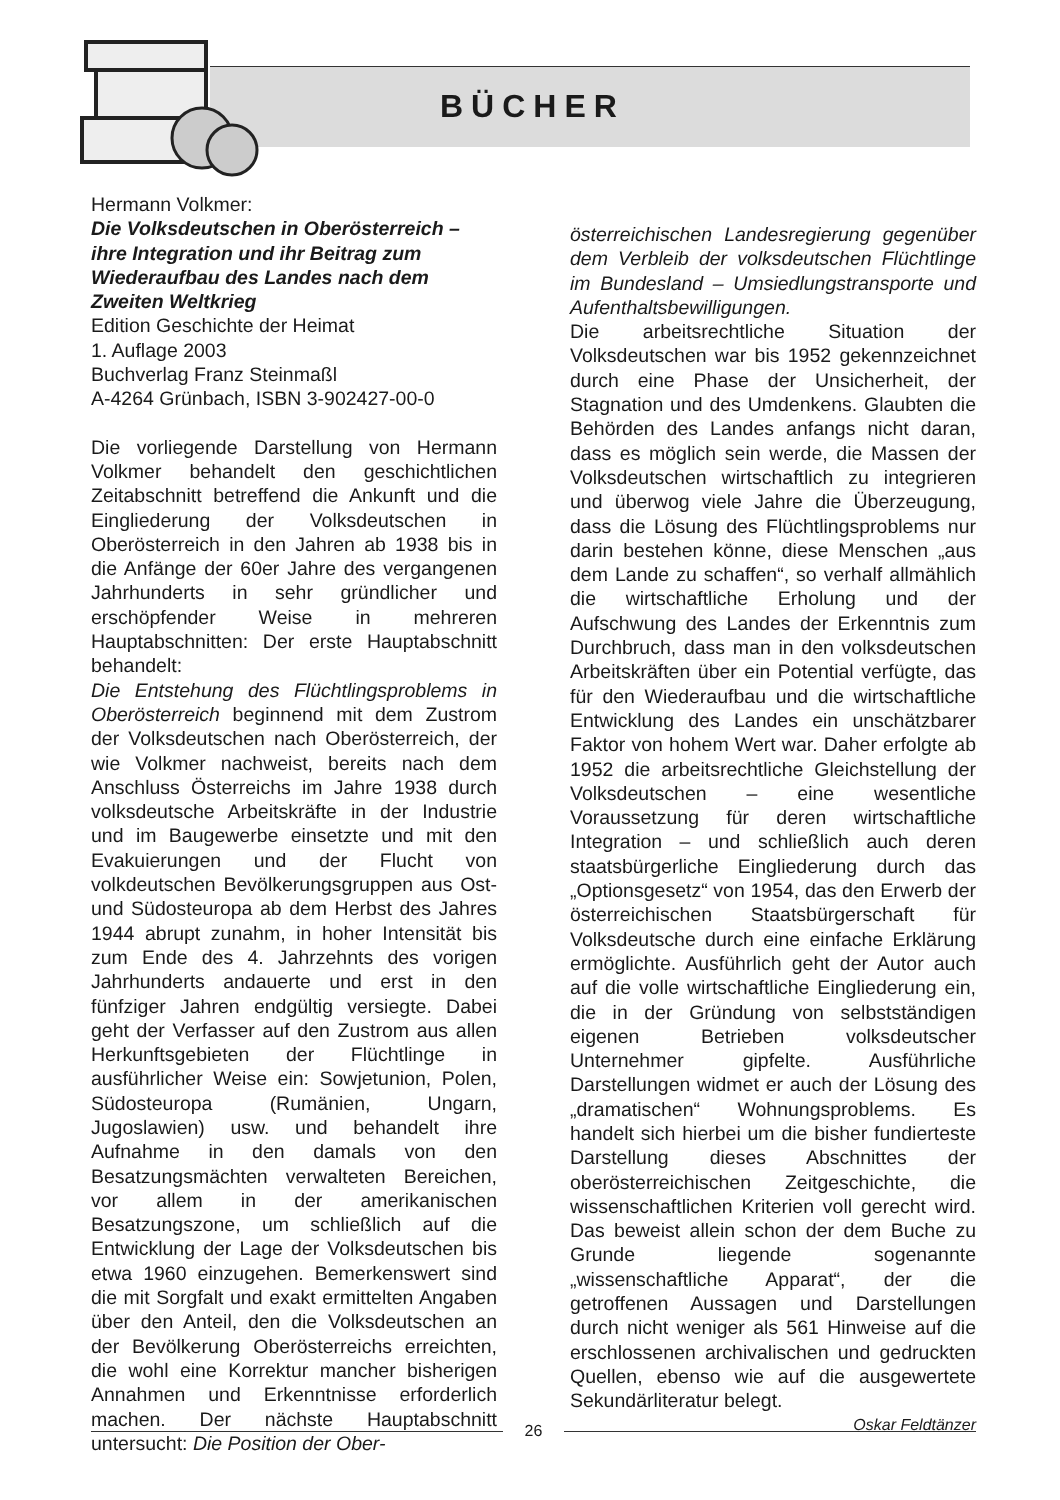BÜCHER
Hermann Volkmer:
Die Volksdeutschen in Oberösterreich – ihre Integration und ihr Beitrag zum Wiederaufbau des Landes nach dem Zweiten Weltkrieg
Edition Geschichte der Heimat
1. Auflage 2003
Buchverlag Franz Steinmaßl
A-4264 Grünbach, ISBN 3-902427-00-0
Die vorliegende Darstellung von Hermann Volkmer behandelt den geschichtlichen Zeitabschnitt betreffend die Ankunft und die Eingliederung der Volksdeutschen in Oberösterreich in den Jahren ab 1938 bis in die Anfänge der 60er Jahre des vergangenen Jahrhunderts in sehr gründlicher und erschöpfender Weise in mehreren Hauptabschnitten: Der erste Hauptabschnitt behandelt:
Die Entstehung des Flüchtlingsproblems in Oberösterreich beginnend mit dem Zustrom der Volksdeutschen nach Oberösterreich, der wie Volkmer nachweist, bereits nach dem Anschluss Österreichs im Jahre 1938 durch volksdeutsche Arbeitskräfte in der Industrie und im Baugewerbe einsetzte und mit den Evakuierungen und der Flucht von volkdeutschen Bevölkerungsgruppen aus Ost- und Südosteuropa ab dem Herbst des Jahres 1944 abrupt zunahm, in hoher Intensität bis zum Ende des 4. Jahrzehnts des vorigen Jahrhunderts andauerte und erst in den fünfziger Jahren endgültig versiegte. Dabei geht der Verfasser auf den Zustrom aus allen Herkunftsgebieten der Flüchtlinge in ausführlicher Weise ein: Sowjetunion, Polen, Südosteuropa (Rumänien, Ungarn, Jugoslawien) usw. und behandelt ihre Aufnahme in den damals von den Besatzungsmächten verwalteten Bereichen, vor allem in der amerikanischen Besatzungszone, um schließlich auf die Entwicklung der Lage der Volksdeutschen bis etwa 1960 einzugehen. Bemerkenswert sind die mit Sorgfalt und exakt ermittelten Angaben über den Anteil, den die Volksdeutschen an der Bevölkerung Oberösterreichs erreichten, die wohl eine Korrektur mancher bisherigen Annahmen und Erkenntnisse erforderlich machen. Der nächste Hauptabschnitt untersucht: Die Position der Ober-
österreichischen Landesregierung gegenüber dem Verbleib der volksdeutschen Flüchtlinge im Bundesland – Umsiedlungstransporte und Aufenthaltsbewilligungen.
Die arbeitsrechtliche Situation der Volksdeutschen war bis 1952 gekennzeichnet durch eine Phase der Unsicherheit, der Stagnation und des Umdenkens. Glaubten die Behörden des Landes anfangs nicht daran, dass es möglich sein werde, die Massen der Volksdeutschen wirtschaftlich zu integrieren und überwog viele Jahre die Überzeugung, dass die Lösung des Flüchtlingsproblems nur darin bestehen könne, diese Menschen „aus dem Lande zu schaffen“, so verhalf allmählich die wirtschaftliche Erholung und der Aufschwung des Landes der Erkenntnis zum Durchbruch, dass man in den volksdeutschen Arbeitskräften über ein Potential verfügte, das für den Wiederaufbau und die wirtschaftliche Entwicklung des Landes ein unschätzbarer Faktor von hohem Wert war. Daher erfolgte ab 1952 die arbeitsrechtliche Gleichstellung der Volksdeutschen – eine wesentliche Voraussetzung für deren wirtschaftliche Integration – und schließlich auch deren staatsbürgerliche Eingliederung durch das „Optionsgesetz“ von 1954, das den Erwerb der österreichischen Staatsbürgerschaft für Volksdeutsche durch eine einfache Erklärung ermöglichte. Ausführlich geht der Autor auch auf die volle wirtschaftliche Eingliederung ein, die in der Gründung von selbstständigen eigenen Betrieben volksdeutscher Unternehmer gipfelte. Ausführliche Darstellungen widmet er auch der Lösung des „dramatischen“ Wohnungsproblems. Es handelt sich hierbei um die bisher fundierteste Darstellung dieses Abschnittes der oberösterreichischen Zeitgeschichte, die wissenschaftlichen Kriterien voll gerecht wird. Das beweist allein schon der dem Buche zu Grunde liegende sogenannte „wissenschaftliche Apparat“, der die getroffenen Aussagen und Darstellungen durch nicht weniger als 561 Hinweise auf die erschlossenen archivalischen und gedruckten Quellen, ebenso wie auf die ausgewertete Sekundärliteratur belegt.
Oskar Feldtänzer
26